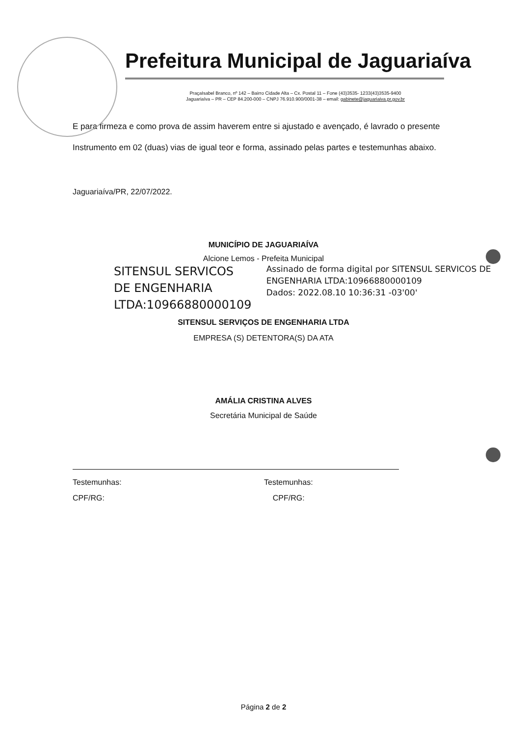Prefeitura Municipal de Jaguariaíva
PraçaIsabel Branco, nº 142 – Bairro Cidade Alta – Cx. Postal 11 – Fone (43)3535- 1233(43)3535-9400
Jaguariaíva – PR – CEP 84.200-000 – CNPJ 76.910.900/0001-38 – email: gabinete@jaguariaiva.pr.gov.br
E para firmeza e como prova de assim haverem entre si ajustado e avençado, é lavrado o presente Instrumento em 02 (duas) vias de igual teor e forma, assinado pelas partes e testemunhas abaixo.
Jaguariaíva/PR, 22/07/2022.
MUNICÍPIO DE JAGUARIAÍVA
Alcione Lemos - Prefeita Municipal
SITENSUL SERVICOS DE ENGENHARIA LTDA:10966880000109
Assinado de forma digital por SITENSUL SERVICOS DE ENGENHARIA LTDA:10966880000109
Dados: 2022.08.10 10:36:31 -03'00'
SITENSUL SERVIÇOS DE ENGENHARIA LTDA
EMPRESA (S) DETENTORA(S) DA ATA
AMÁLIA CRISTINA ALVES
Secretária Municipal de Saúde
Testemunhas:
CPF/RG:
Testemunhas:
CPF/RG:
Página 2 de 2